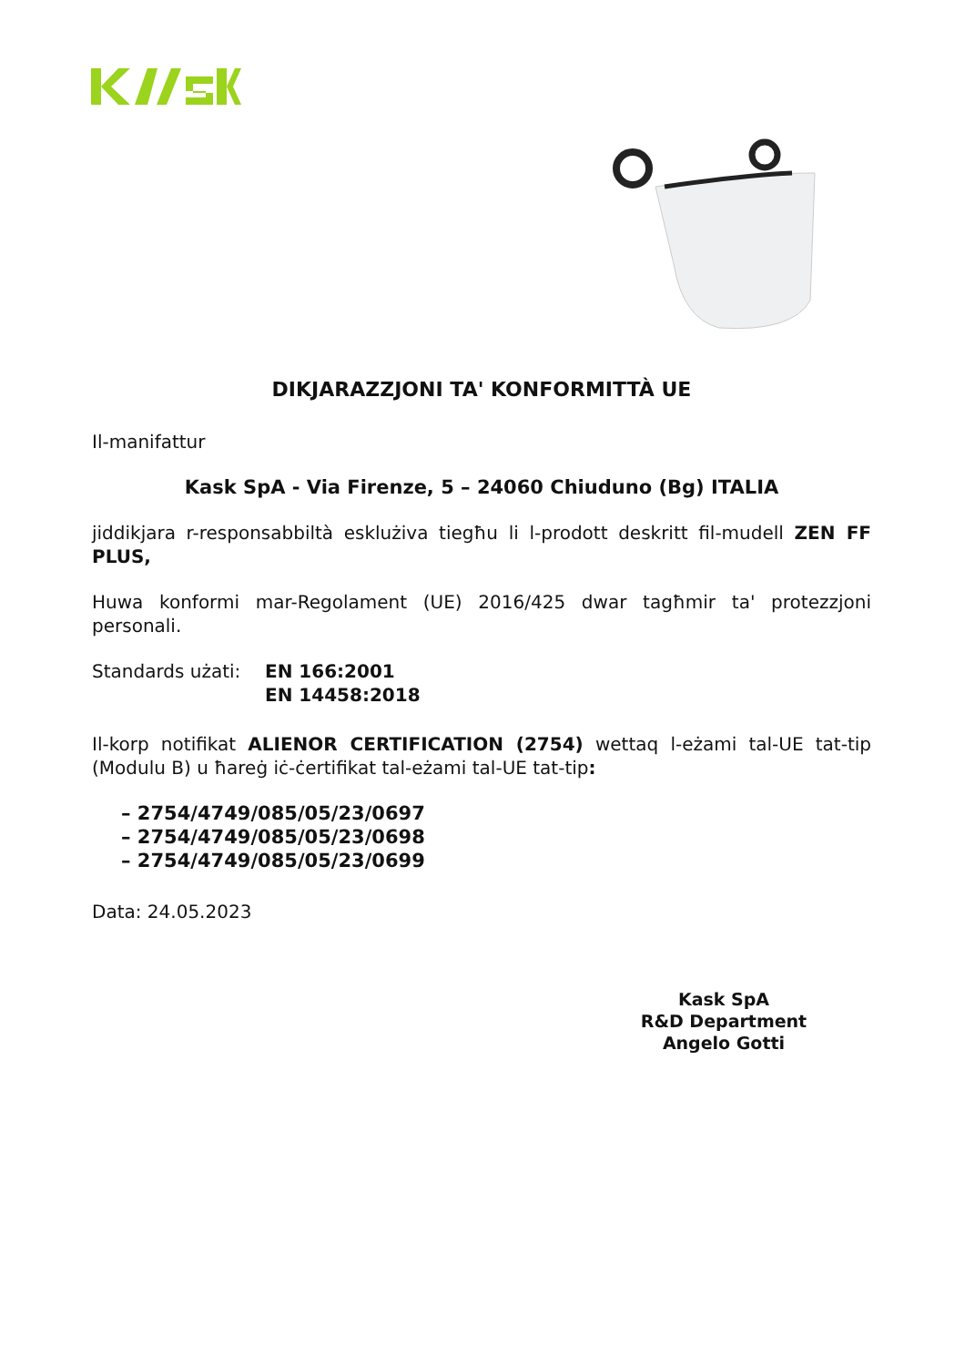DIKJARAZZJONI TA' KONFORMITTÀ UE
Il-manifattur
Kask SpA - Via Firenze, 5 – 24060 Chiuduno (Bg) ITALIA
jiddikjara r-responsabbiltà esklużiva tiegħu li l-prodott deskritt fil-mudell ZEN FF PLUS,
Huwa konformi mar-Regolament (UE) 2016/425 dwar tagħmir ta' protezzjoni personali.
Standards użati: EN 166:2001
EN 14458:2018
Il-korp notifikat ALIENOR CERTIFICATION (2754) wettaq l-eżami tal-UE tat-tip (Modulu B) u ħareġ iċ-ċertifikat tal-eżami tal-UE tat-tip:
– 2754/4749/085/05/23/0697
– 2754/4749/085/05/23/0698
– 2754/4749/085/05/23/0699
Data: 24.05.2023
Kask SpA
R&D Department
Angelo Gotti